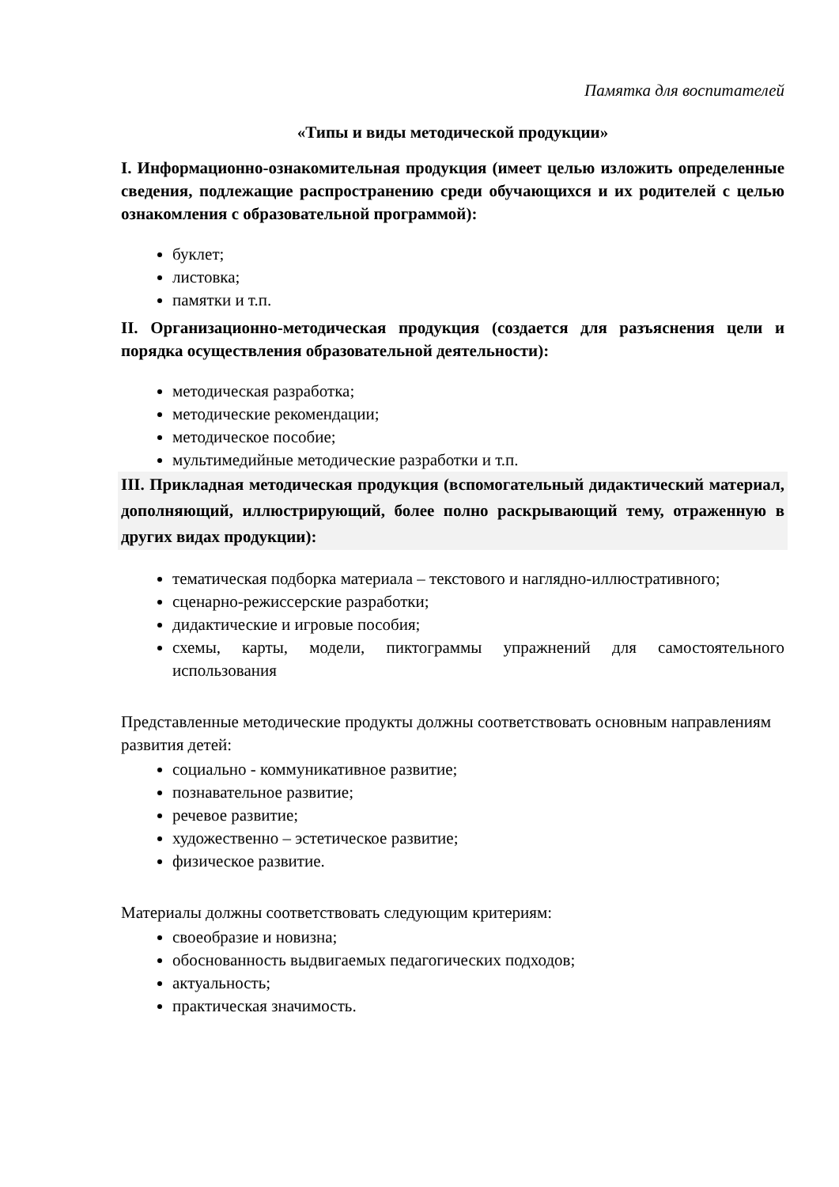Памятка для воспитателей
«Типы и виды методической продукции»
I. Информационно-ознакомительная продукция (имеет целью изложить определенные сведения, подлежащие распространению среди обучающихся и их родителей с целью ознакомления с образовательной программой):
буклет;
листовка;
памятки и т.п.
II. Организационно-методическая продукция (создается для разъяснения цели и порядка осуществления образовательной деятельности):
методическая разработка;
методические рекомендации;
методическое пособие;
мультимедийные методические разработки и т.п.
III. Прикладная методическая продукция (вспомогательный дидактический материал, дополняющий, иллюстрирующий, более полно раскрывающий тему, отраженную в других видах продукции):
тематическая подборка материала – текстового и наглядно-иллюстративного;
сценарно-режиссерские разработки;
дидактические и игровые пособия;
схемы, карты, модели, пиктограммы упражнений для самостоятельного использования
Представленные методические продукты должны соответствовать основным направлениям развития детей:
социально - коммуникативное развитие;
познавательное развитие;
речевое развитие;
художественно – эстетическое развитие;
физическое развитие.
Материалы должны соответствовать следующим критериям:
своеобразие и новизна;
обоснованность выдвигаемых педагогических подходов;
актуальность;
практическая значимость.